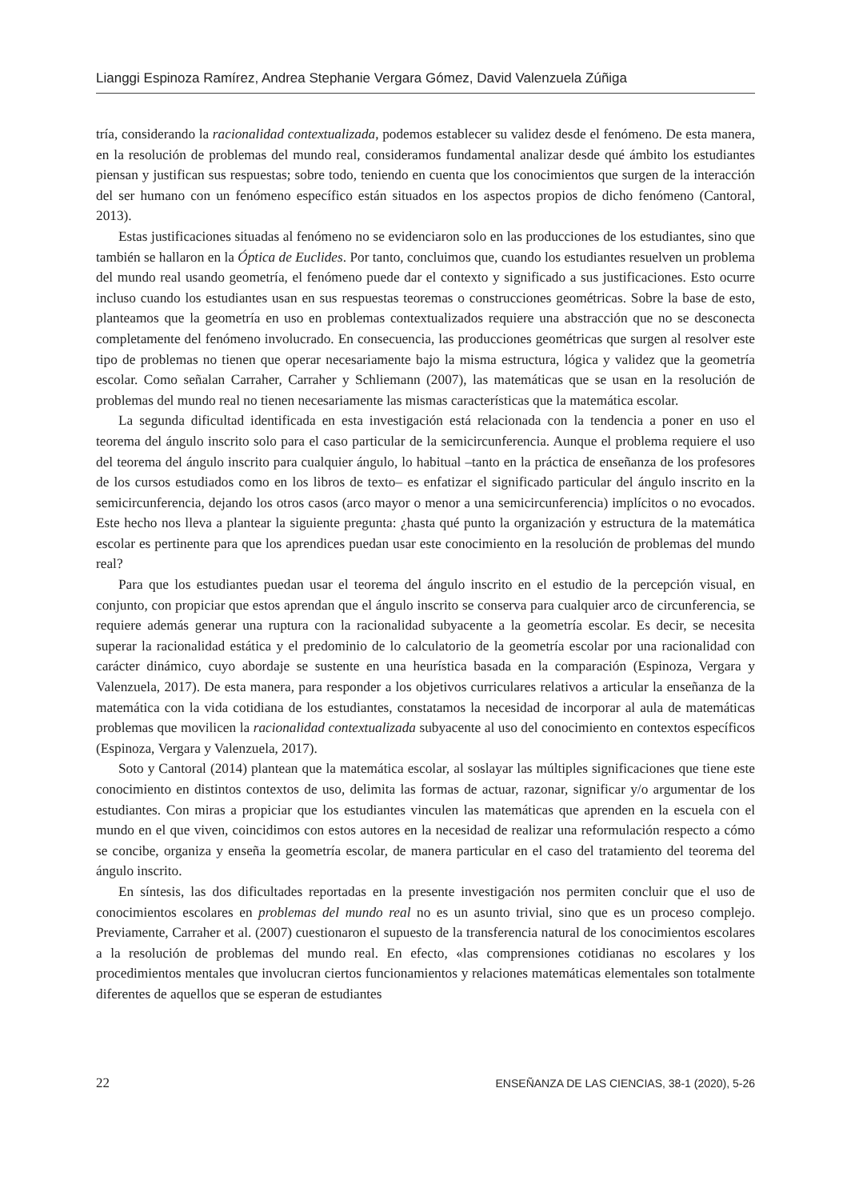Lianggi Espinoza Ramírez, Andrea Stephanie Vergara Gómez, David Valenzuela Zúñiga
tría, considerando la racionalidad contextualizada, podemos establecer su validez desde el fenómeno. De esta manera, en la resolución de problemas del mundo real, consideramos fundamental analizar desde qué ámbito los estudiantes piensan y justifican sus respuestas; sobre todo, teniendo en cuenta que los conocimientos que surgen de la interacción del ser humano con un fenómeno específico están situados en los aspectos propios de dicho fenómeno (Cantoral, 2013).
Estas justificaciones situadas al fenómeno no se evidenciaron solo en las producciones de los estudiantes, sino que también se hallaron en la Óptica de Euclides. Por tanto, concluimos que, cuando los estudiantes resuelven un problema del mundo real usando geometría, el fenómeno puede dar el contexto y significado a sus justificaciones. Esto ocurre incluso cuando los estudiantes usan en sus respuestas teoremas o construcciones geométricas. Sobre la base de esto, planteamos que la geometría en uso en problemas contextualizados requiere una abstracción que no se desconecta completamente del fenómeno involucrado. En consecuencia, las producciones geométricas que surgen al resolver este tipo de problemas no tienen que operar necesariamente bajo la misma estructura, lógica y validez que la geometría escolar. Como señalan Carraher, Carraher y Schliemann (2007), las matemáticas que se usan en la resolución de problemas del mundo real no tienen necesariamente las mismas características que la matemática escolar.
La segunda dificultad identificada en esta investigación está relacionada con la tendencia a poner en uso el teorema del ángulo inscrito solo para el caso particular de la semicircunferencia. Aunque el problema requiere el uso del teorema del ángulo inscrito para cualquier ángulo, lo habitual –tanto en la práctica de enseñanza de los profesores de los cursos estudiados como en los libros de texto– es enfatizar el significado particular del ángulo inscrito en la semicircunferencia, dejando los otros casos (arco mayor o menor a una semicircunferencia) implícitos o no evocados. Este hecho nos lleva a plantear la siguiente pregunta: ¿hasta qué punto la organización y estructura de la matemática escolar es pertinente para que los aprendices puedan usar este conocimiento en la resolución de problemas del mundo real?
Para que los estudiantes puedan usar el teorema del ángulo inscrito en el estudio de la percepción visual, en conjunto, con propiciar que estos aprendan que el ángulo inscrito se conserva para cualquier arco de circunferencia, se requiere además generar una ruptura con la racionalidad subyacente a la geometría escolar. Es decir, se necesita superar la racionalidad estática y el predominio de lo calculatorio de la geometría escolar por una racionalidad con carácter dinámico, cuyo abordaje se sustente en una heurística basada en la comparación (Espinoza, Vergara y Valenzuela, 2017). De esta manera, para responder a los objetivos curriculares relativos a articular la enseñanza de la matemática con la vida cotidiana de los estudiantes, constatamos la necesidad de incorporar al aula de matemáticas problemas que movilicen la racionalidad contextualizada subyacente al uso del conocimiento en contextos específicos (Espinoza, Vergara y Valenzuela, 2017).
Soto y Cantoral (2014) plantean que la matemática escolar, al soslayar las múltiples significaciones que tiene este conocimiento en distintos contextos de uso, delimita las formas de actuar, razonar, significar y/o argumentar de los estudiantes. Con miras a propiciar que los estudiantes vinculen las matemáticas que aprenden en la escuela con el mundo en el que viven, coincidimos con estos autores en la necesidad de realizar una reformulación respecto a cómo se concibe, organiza y enseña la geometría escolar, de manera particular en el caso del tratamiento del teorema del ángulo inscrito.
En síntesis, las dos dificultades reportadas en la presente investigación nos permiten concluir que el uso de conocimientos escolares en problemas del mundo real no es un asunto trivial, sino que es un proceso complejo. Previamente, Carraher et al. (2007) cuestionaron el supuesto de la transferencia natural de los conocimientos escolares a la resolución de problemas del mundo real. En efecto, «las comprensiones cotidianas no escolares y los procedimientos mentales que involucran ciertos funcionamientos y relaciones matemáticas elementales son totalmente diferentes de aquellos que se esperan de estudiantes
22 ENSEÑANZA DE LAS CIENCIAS, 38-1 (2020), 5-26